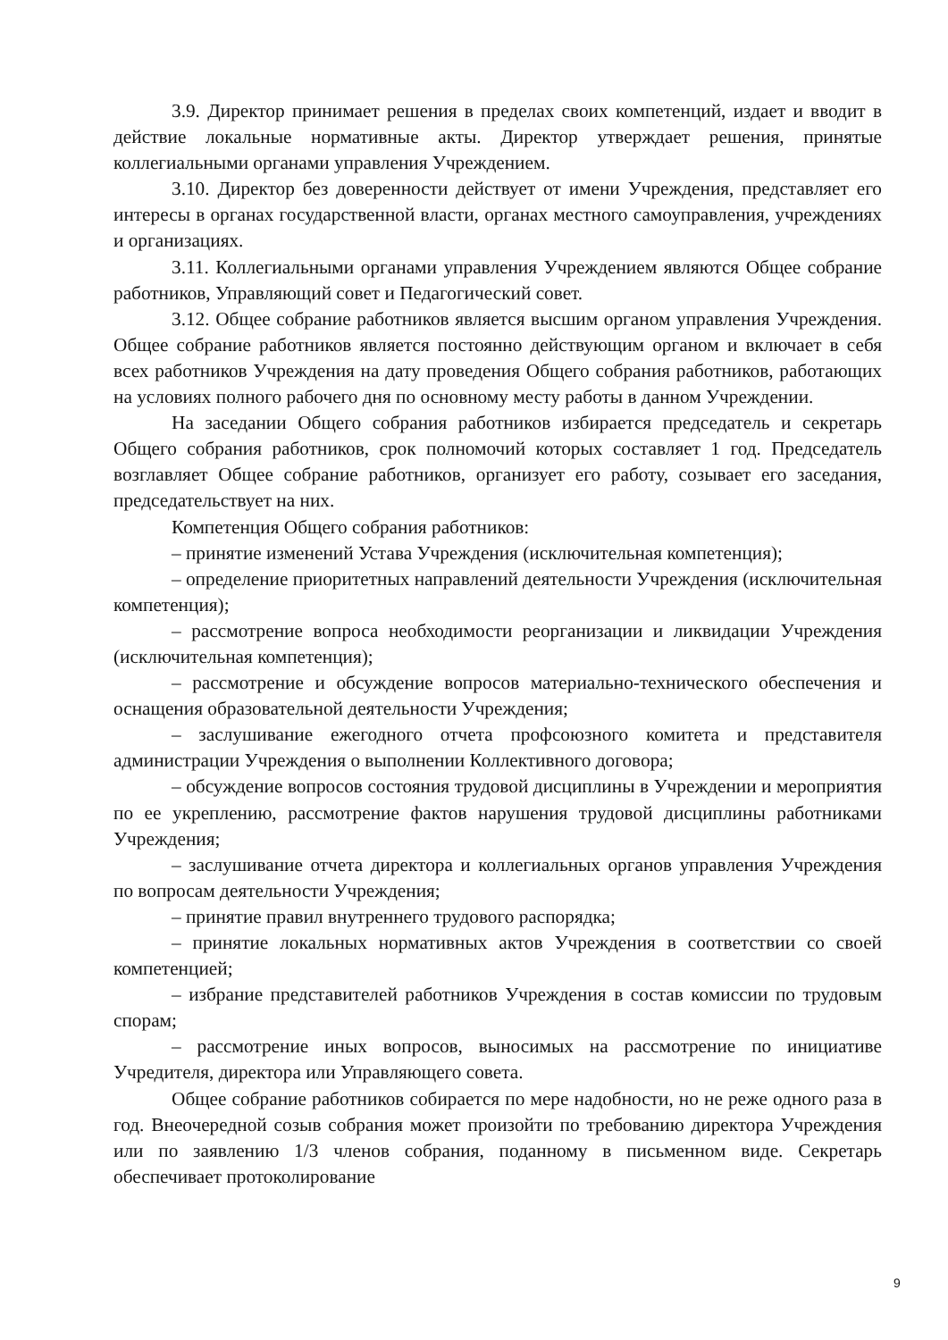3.9. Директор принимает решения в пределах своих компетенций, издает и вводит в действие локальные нормативные акты. Директор утверждает решения, принятые коллегиальными органами управления Учреждением.
3.10. Директор без доверенности действует от имени Учреждения, представляет его интересы в органах государственной власти, органах местного самоуправления, учреждениях и организациях.
3.11. Коллегиальными органами управления Учреждением являются Общее собрание работников, Управляющий совет и Педагогический совет.
3.12. Общее собрание работников является высшим органом управления Учреждения. Общее собрание работников является постоянно действующим органом и включает в себя всех работников Учреждения на дату проведения Общего собрания работников, работающих на условиях полного рабочего дня по основному месту работы в данном Учреждении.
На заседании Общего собрания работников избирается председатель и секретарь Общего собрания работников, срок полномочий которых составляет 1 год. Председатель возглавляет Общее собрание работников, организует его работу, созывает его заседания, председательствует на них.
Компетенция Общего собрания работников:
– принятие изменений Устава Учреждения (исключительная компетенция);
– определение приоритетных направлений деятельности Учреждения (исключительная компетенция);
– рассмотрение вопроса необходимости реорганизации и ликвидации Учреждения (исключительная компетенция);
– рассмотрение и обсуждение вопросов материально-технического обеспечения и оснащения образовательной деятельности Учреждения;
– заслушивание ежегодного отчета профсоюзного комитета и представителя администрации Учреждения о выполнении Коллективного договора;
– обсуждение вопросов состояния трудовой дисциплины в Учреждении и мероприятия по ее укреплению, рассмотрение фактов нарушения трудовой дисциплины работниками Учреждения;
– заслушивание отчета директора и коллегиальных органов управления Учреждения по вопросам деятельности Учреждения;
– принятие правил внутреннего трудового распорядка;
– принятие локальных нормативных актов Учреждения в соответствии со своей компетенцией;
– избрание представителей работников Учреждения в состав комиссии по трудовым спорам;
– рассмотрение иных вопросов, выносимых на рассмотрение по инициативе Учредителя, директора или Управляющего совета.
Общее собрание работников собирается по мере надобности, но не реже одного раза в год. Внеочередной созыв собрания может произойти по требованию директора Учреждения или по заявлению 1/3 членов собрания, поданному в письменном виде. Секретарь обеспечивает протоколирование
9